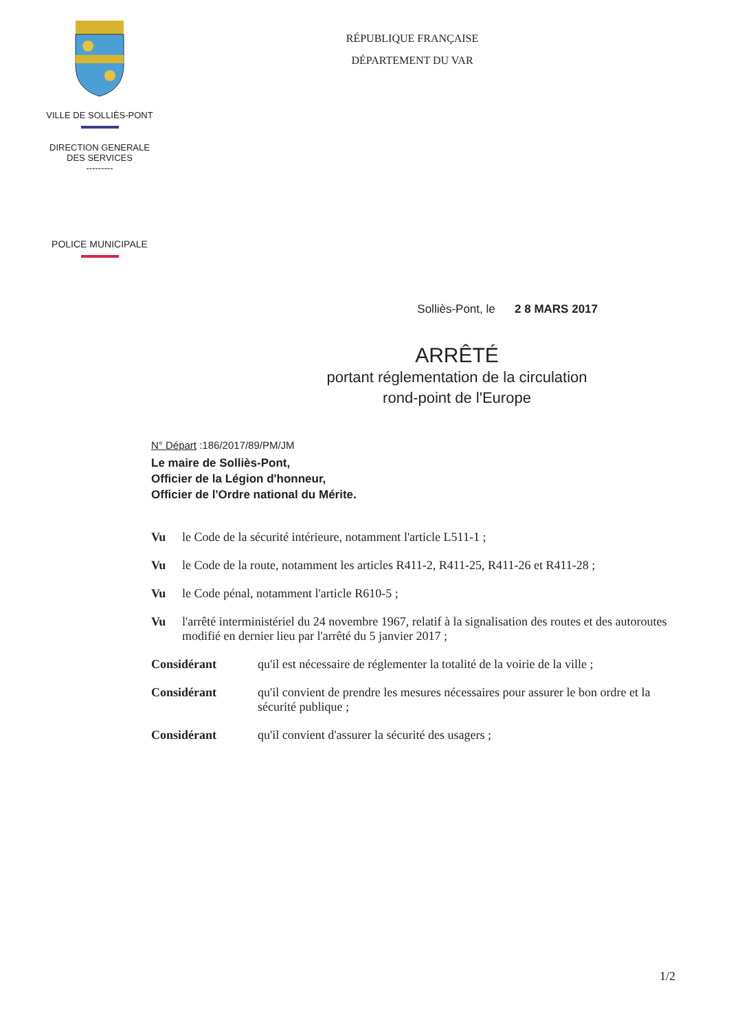VILLE DE SOLLIÈS-PONT
DIRECTION GENERALE
DES SERVICES
---------
POLICE MUNICIPALE
RÉPUBLIQUE FRANÇAISE
DÉPARTEMENT DU VAR
Solliès-Pont, le 2 8 MARS 2017
ARRÊTÉ
portant réglementation de la circulation
rond-point de l'Europe
N° Départ :186/2017/89/PM/JM
Le maire de Solliès-Pont,
Officier de la Légion d'honneur,
Officier de l'Ordre national du Mérite.
Vu le Code de la sécurité intérieure, notamment l'article L511-1 ;
Vu le Code de la route, notamment les articles R411-2, R411-25, R411-26 et R411-28 ;
Vu le Code pénal, notamment l'article R610-5 ;
Vu l'arrêté interministériel du 24 novembre 1967, relatif à la signalisation des routes et des autoroutes modifié en dernier lieu par l'arrêté du 5 janvier 2017 ;
Considérant qu'il est nécessaire de réglementer la totalité de la voirie de la ville ;
Considérant qu'il convient de prendre les mesures nécessaires pour assurer le bon ordre et la sécurité publique ;
Considérant qu'il convient d'assurer la sécurité des usagers ;
1/2